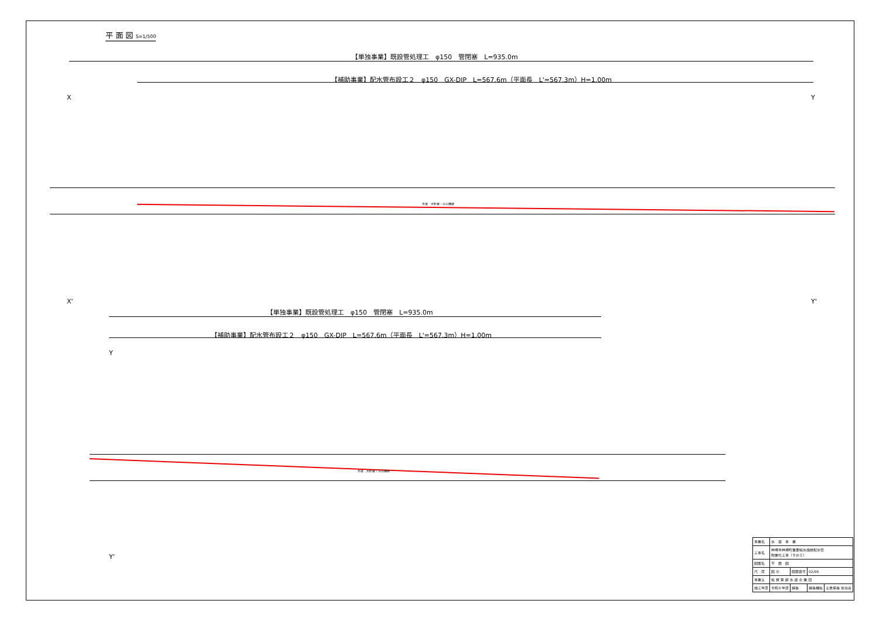平 面 図 S=1/500
【単独事業】既設管処理工　φ150　管閉塞　L=935.0m
【補助事業】配水管布設工２　φ150　GX-DIP　L=567.6m（平面長　L'=567.3m）H=1.00m
X Y
X' Y'
市道　大町橋・日の隈線
【単独事業】既設管処理工　φ150　管閉塞　L=935.0m
【補助事業】配水管布設工２　φ150　GX-DIP　L=567.6m（平面長　L'=567.3m）H=1.00m
Y
Y'
市道　大町橋・日の隈線
| 事業名 | 水 道 事 業 | | | |
| 工事名 | 神埼市神埼町重要給水施設配水管 耐震化工事（その５） | | | |
| 図面名 | 平 面 図 | | | |
| 尺 度 | 図 示 | 図面番号 | 02/05 | |
| 事業主 | 佐 賀 東 部 水 道 企 業 団 | | | |
| 施工年度 | 令和６年度 | 課長 | 課長補佐 | 主査係長 担当者 |